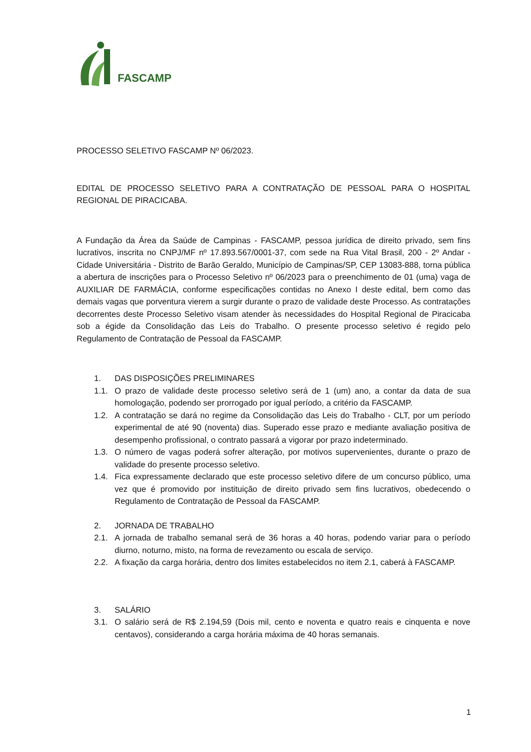FASCAMP
PROCESSO SELETIVO FASCAMP Nº 06/2023.
EDITAL DE PROCESSO SELETIVO PARA A CONTRATAÇÃO DE PESSOAL PARA O HOSPITAL REGIONAL DE PIRACICABA.
A Fundação da Área da Saúde de Campinas - FASCAMP, pessoa jurídica de direito privado, sem fins lucrativos, inscrita no CNPJ/MF nº 17.893.567/0001-37, com sede na Rua Vital Brasil, 200 - 2º Andar - Cidade Universitária - Distrito de Barão Geraldo, Município de Campinas/SP, CEP 13083-888, torna pública a abertura de inscrições para o Processo Seletivo nº 06/2023 para o preenchimento de 01 (uma) vaga de AUXILIAR DE FARMÁCIA, conforme especificações contidas no Anexo I deste edital, bem como das demais vagas que porventura vierem a surgir durante o prazo de validade deste Processo. As contratações decorrentes deste Processo Seletivo visam atender às necessidades do Hospital Regional de Piracicaba sob a égide da Consolidação das Leis do Trabalho. O presente processo seletivo é regido pelo Regulamento de Contratação de Pessoal da FASCAMP.
1. DAS DISPOSIÇÕES PRELIMINARES
1.1. O prazo de validade deste processo seletivo será de 1 (um) ano, a contar da data de sua homologação, podendo ser prorrogado por igual período, a critério da FASCAMP.
1.2. A contratação se dará no regime da Consolidação das Leis do Trabalho - CLT, por um período experimental de até 90 (noventa) dias. Superado esse prazo e mediante avaliação positiva de desempenho profissional, o contrato passará a vigorar por prazo indeterminado.
1.3. O número de vagas poderá sofrer alteração, por motivos supervenientes, durante o prazo de validade do presente processo seletivo.
1.4. Fica expressamente declarado que este processo seletivo difere de um concurso público, uma vez que é promovido por instituição de direito privado sem fins lucrativos, obedecendo o Regulamento de Contratação de Pessoal da FASCAMP.
2. JORNADA DE TRABALHO
2.1. A jornada de trabalho semanal será de 36 horas a 40 horas, podendo variar para o período diurno, noturno, misto, na forma de revezamento ou escala de serviço.
2.2. A fixação da carga horária, dentro dos limites estabelecidos no item 2.1, caberá à FASCAMP.
3. SALÁRIO
3.1. O salário será de R$ 2.194,59 (Dois mil, cento e noventa e quatro reais e cinquenta e nove centavos), considerando a carga horária máxima de 40 horas semanais.
1